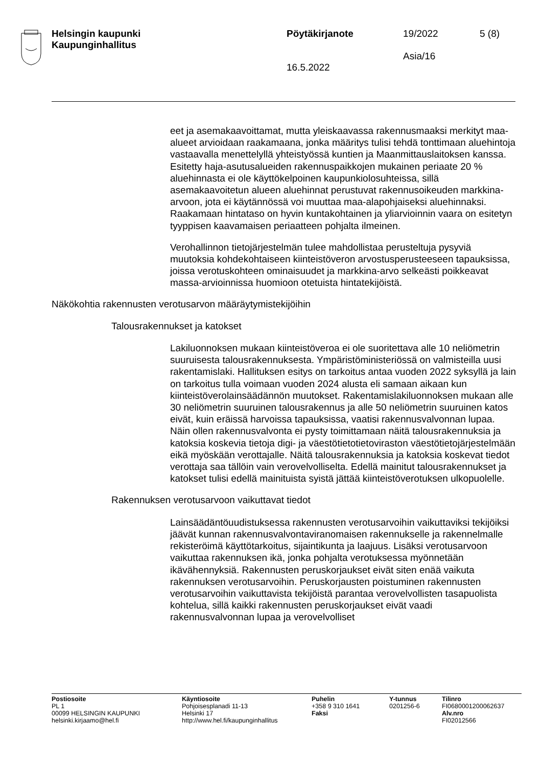Helsingin kaupunki
Kaupunginhallitus
Pöytäkirjanote
16.5.2022
19/2022
Asia/16
5 (8)
eet ja asemakaavoittamat, mutta yleiskaavassa rakennusmaaksi merkityt maa-alueet arvioidaan raakamaana, jonka määritys tulisi tehdä tonttimaan aluehintoja vastaavalla menettelyllä yhteistyössä kuntien ja Maanmittauslaitoksen kanssa. Esitetty haja-asutusalueiden rakennuspaikkojen mukainen periaate 20 % aluehinnasta ei ole käyttökelpoinen kaupunkiolosuhteissa, sillä asemakaavoitetun alueen aluehinnat perustuvat rakennusoikeuden markkina-arvoon, jota ei käytännössä voi muuttaa maa-alapohjaiseksi aluehinnaksi. Raakamaan hintataso on hyvin kuntakohtainen ja yliarvioinnin vaara on esitetyn tyyppisen kaavamaisen periaatteen pohjalta ilmeinen.
Verohallinnon tietojärjestelmän tulee mahdollistaa perusteltuja pysyviä muutoksia kohdekohtaiseen kiinteistöveron arvostusperusteeseen tapauksissa, joissa verotuskohteen ominaisuudet ja markkina-arvo selkeästi poikkeavat massa-arvioinnissa huomioon otetuista hintatekijöistä.
Näkökohtia rakennusten verotusarvon määräytymistekijöihin
Talousrakennukset ja katokset
Lakiluonnoksen mukaan kiinteistöveroa ei ole suoritettava alle 10 neliömetrin suuruisesta talousrakennuksesta. Ympäristöministeriössä on valmisteilla uusi rakentamislaki. Hallituksen esitys on tarkoitus antaa vuoden 2022 syksyllä ja lain on tarkoitus tulla voimaan vuoden 2024 alusta eli samaan aikaan kun kiinteistöverolainsäädännön muutokset. Rakentamislakiluonnoksen mukaan alle 30 neliömetrin suuruinen talousrakennus ja alle 50 neliömetrin suuruinen katos eivät, kuin eräissä harvoissa tapauksissa, vaatisi rakennusvalvonnan lupaa. Näin ollen rakennusvalvonta ei pysty toimittamaan näitä talousrakennuksia ja katoksia koskevia tietoja digi- ja väestötietotietoviraston väestötietojärjestelmään eikä myöskään verottajalle. Näitä talousrakennuksia ja katoksia koskevat tiedot verottaja saa tällöin vain verovelvolliselta. Edellä mainitut talousrakennukset ja katokset tulisi edellä mainituista syistä jättää kiinteistöverotuksen ulkopuolelle.
Rakennuksen verotusarvoon vaikuttavat tiedot
Lainsäädäntöuudistuksessa rakennusten verotusarvoihin vaikuttaviksi tekijöiksi jäävät kunnan rakennusvalvontaviranomaisen rakennukselle ja rakennelmalle rekisteröimä käyttötarkoitus, sijaintikunta ja laajuus. Lisäksi verotusarvoon vaikuttaa rakennuksen ikä, jonka pohjalta verotuksessa myönnetään ikävähennyksiä. Rakennusten peruskorjaukset eivät siten enää vaikuta rakennuksen verotusarvoihin. Peruskorjausten poistuminen rakennusten verotusarvoihin vaikuttavista tekijöistä parantaa verovelvollisten tasapuolista kohtelua, sillä kaikki rakennusten peruskorjaukset eivät vaadi rakennusvalvonnan lupaa ja verovelvolliset
Postiosoite
PL 1
00099 HELSINGIN KAUPUNKI
helsinki.kirjaamo@hel.fi
Käyntiosoite
Pohjoisesplanadi 11-13
Helsinki 17
http://www.hel.fi/kaupunginhallitus
Puhelin
+358 9 310 1641
Faksi
Y-tunnus
0201256-6
Tilinro
FI0680001200062637
Alv.nro
FI02012566